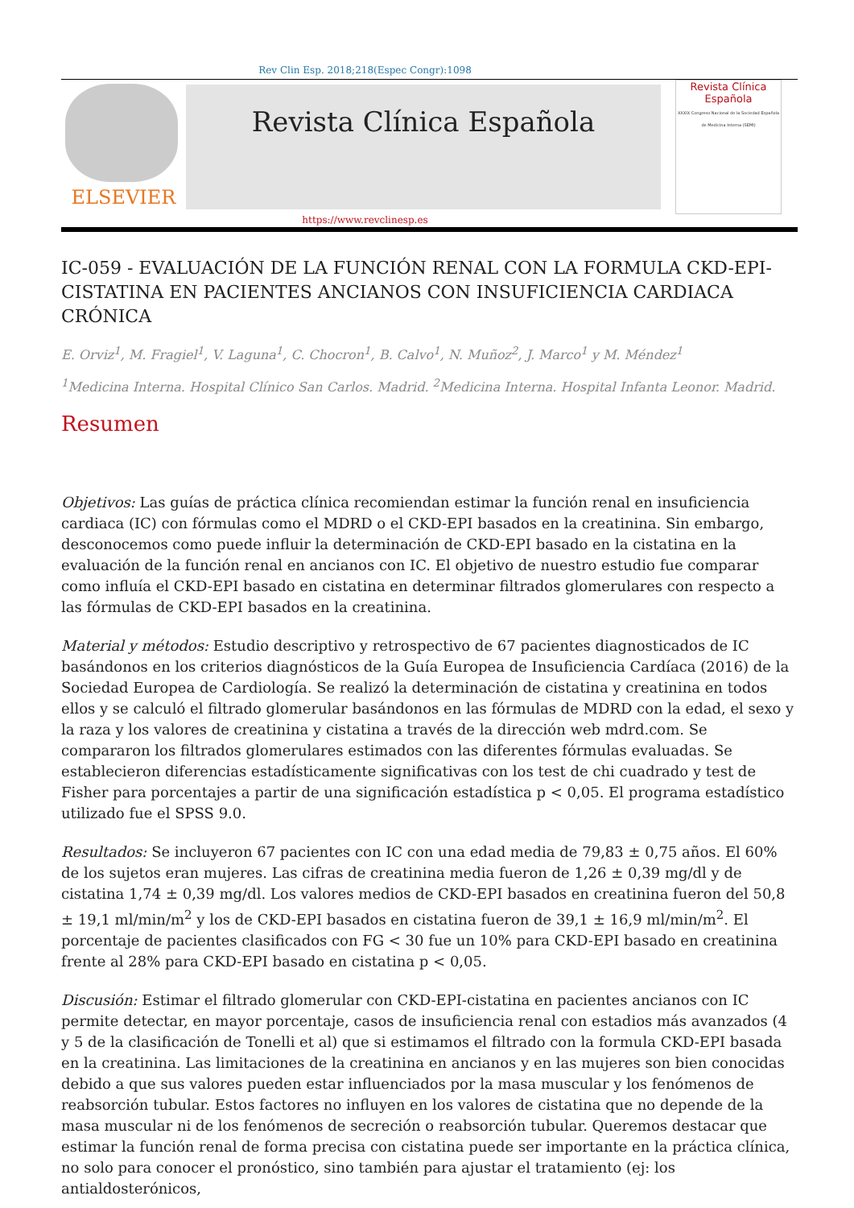Rev Clin Esp. 2018;218(Espec Congr):1098
ELSEVIER
Revista Clínica Española
Revista Clínica
Española
XXXIX Congreso Nacional de la Sociedad Española de Medicina Interna (SEMI)
https://www.revclinesp.es
IC-059 - EVALUACIÓN DE LA FUNCIÓN RENAL CON LA FORMULA CKD-EPI-CISTATINA EN PACIENTES ANCIANOS CON INSUFICIENCIA CARDIACA CRÓNICA
E. Orviz<sup>1</sup>, M. Fragiel<sup>1</sup>, V. Laguna<sup>1</sup>, C. Chocron<sup>1</sup>, B. Calvo<sup>1</sup>, N. Muñoz<sup>2</sup>, J. Marco<sup>1</sup> y M. Méndez<sup>1</sup>
<sup>1</sup> Medicina Interna. Hospital Clínico San Carlos. Madrid. <sup>2</sup>Medicina Interna. Hospital Infanta Leonor. Madrid.
Resumen
Objetivos: Las guías de práctica clínica recomiendan estimar la función renal en insuficiencia cardiaca (IC) con fórmulas como el MDRD o el CKD-EPI basados en la creatinina. Sin embargo, desconocemos como puede influir la determinación de CKD-EPI basado en la cistatina en la evaluación de la función renal en ancianos con IC. El objetivo de nuestro estudio fue comparar como influía el CKD-EPI basado en cistatina en determinar filtrados glomerulares con respecto a las fórmulas de CKD-EPI basados en la creatinina.
Material y métodos: Estudio descriptivo y retrospectivo de 67 pacientes diagnosticados de IC basándonos en los criterios diagnósticos de la Guía Europea de Insuficiencia Cardíaca (2016) de la Sociedad Europea de Cardiología. Se realizó la determinación de cistatina y creatinina en todos ellos y se calculó el filtrado glomerular basándonos en las fórmulas de MDRD con la edad, el sexo y la raza y los valores de creatinina y cistatina a través de la dirección web mdrd.com. Se compararon los filtrados glomerulares estimados con las diferentes fórmulas evaluadas. Se establecieron diferencias estadísticamente significativas con los test de chi cuadrado y test de Fisher para porcentajes a partir de una significación estadística p < 0,05. El programa estadístico utilizado fue el SPSS 9.0.
Resultados: Se incluyeron 67 pacientes con IC con una edad media de 79,83 ± 0,75 años. El 60% de los sujetos eran mujeres. Las cifras de creatinina media fueron de 1,26 ± 0,39 mg/dl y de cistatina 1,74 ± 0,39 mg/dl. Los valores medios de CKD-EPI basados en creatinina fueron del 50,8 ± 19,1 ml/min/m<sup>2</sup> y los de CKD-EPI basados en cistatina fueron de 39,1 ± 16,9 ml/min/m<sup>2</sup>. El porcentaje de pacientes clasificados con FG < 30 fue un 10% para CKD-EPI basado en creatinina frente al 28% para CKD-EPI basado en cistatina p < 0,05.
Discusión: Estimar el filtrado glomerular con CKD-EPI-cistatina en pacientes ancianos con IC permite detectar, en mayor porcentaje, casos de insuficiencia renal con estadios más avanzados (4 y 5 de la clasificación de Tonelli et al) que si estimamos el filtrado con la formula CKD-EPI basada en la creatinina. Las limitaciones de la creatinina en ancianos y en las mujeres son bien conocidas debido a que sus valores pueden estar influenciados por la masa muscular y los fenómenos de reabsorción tubular. Estos factores no influyen en los valores de cistatina que no depende de la masa muscular ni de los fenómenos de secreción o reabsorción tubular. Queremos destacar que estimar la función renal de forma precisa con cistatina puede ser importante en la práctica clínica, no solo para conocer el pronóstico, sino también para ajustar el tratamiento (ej: los antialdosterónicos,